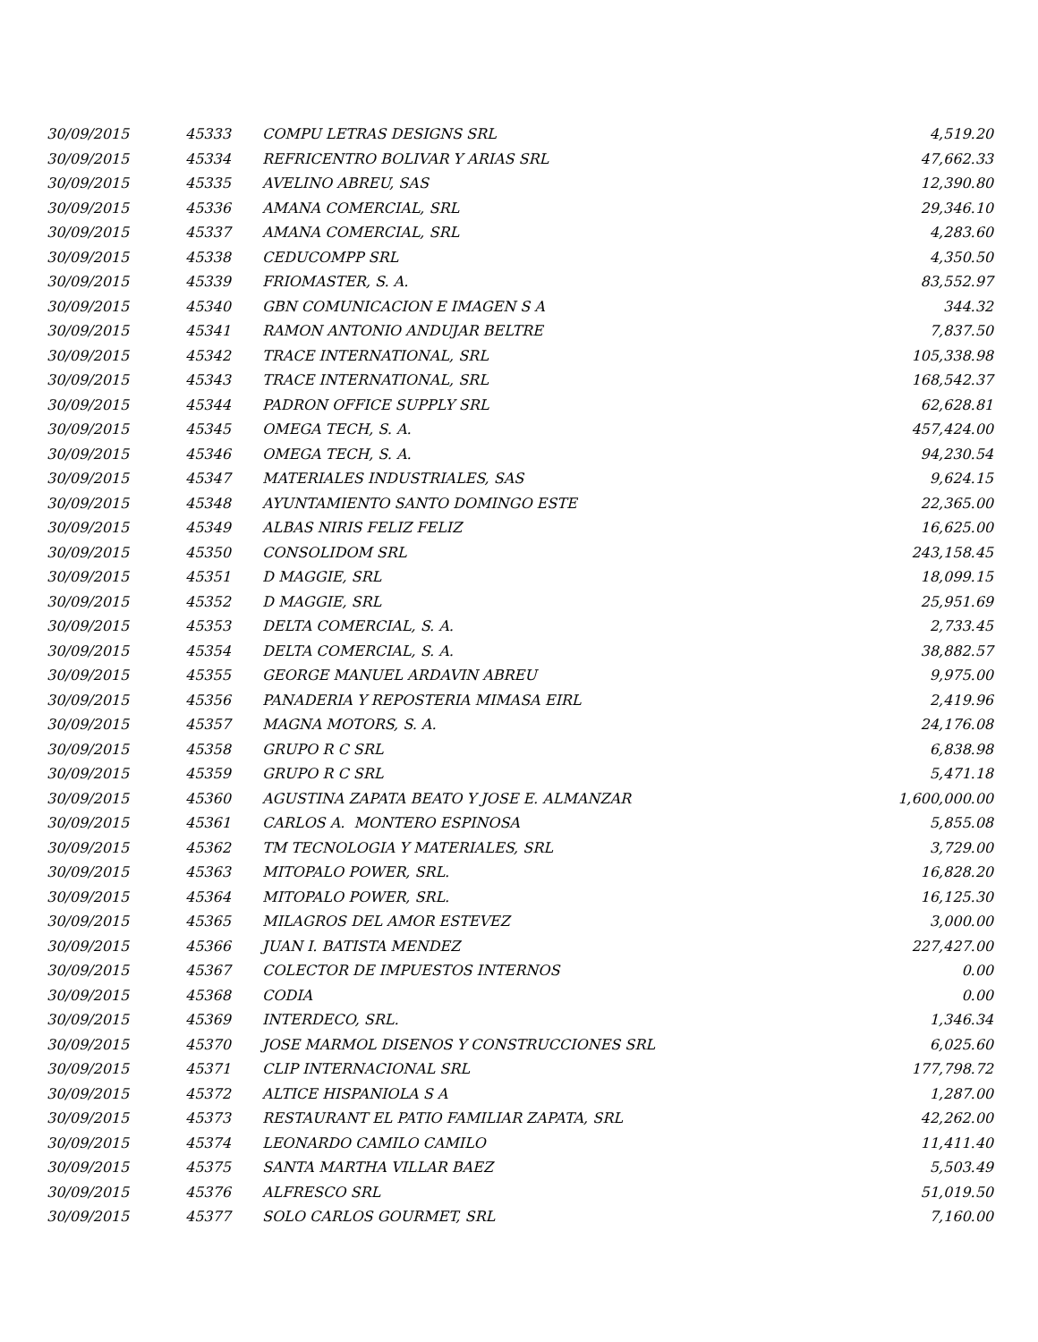| 30/09/2015 | 45333 | COMPU LETRAS DESIGNS SRL | 4,519.20 |
| 30/09/2015 | 45334 | REFRICENTRO BOLIVAR Y ARIAS SRL | 47,662.33 |
| 30/09/2015 | 45335 | AVELINO ABREU, SAS | 12,390.80 |
| 30/09/2015 | 45336 | AMANA COMERCIAL, SRL | 29,346.10 |
| 30/09/2015 | 45337 | AMANA COMERCIAL, SRL | 4,283.60 |
| 30/09/2015 | 45338 | CEDUCOMPP SRL | 4,350.50 |
| 30/09/2015 | 45339 | FRIOMASTER, S. A. | 83,552.97 |
| 30/09/2015 | 45340 | GBN COMUNICACION E IMAGEN S A | 344.32 |
| 30/09/2015 | 45341 | RAMON ANTONIO ANDUJAR BELTRE | 7,837.50 |
| 30/09/2015 | 45342 | TRACE INTERNATIONAL, SRL | 105,338.98 |
| 30/09/2015 | 45343 | TRACE INTERNATIONAL, SRL | 168,542.37 |
| 30/09/2015 | 45344 | PADRON OFFICE SUPPLY SRL | 62,628.81 |
| 30/09/2015 | 45345 | OMEGA TECH, S. A. | 457,424.00 |
| 30/09/2015 | 45346 | OMEGA TECH, S. A. | 94,230.54 |
| 30/09/2015 | 45347 | MATERIALES INDUSTRIALES, SAS | 9,624.15 |
| 30/09/2015 | 45348 | AYUNTAMIENTO SANTO DOMINGO ESTE | 22,365.00 |
| 30/09/2015 | 45349 | ALBAS NIRIS FELIZ FELIZ | 16,625.00 |
| 30/09/2015 | 45350 | CONSOLIDOM SRL | 243,158.45 |
| 30/09/2015 | 45351 | D MAGGIE, SRL | 18,099.15 |
| 30/09/2015 | 45352 | D MAGGIE, SRL | 25,951.69 |
| 30/09/2015 | 45353 | DELTA COMERCIAL, S. A. | 2,733.45 |
| 30/09/2015 | 45354 | DELTA COMERCIAL, S. A. | 38,882.57 |
| 30/09/2015 | 45355 | GEORGE MANUEL ARDAVIN ABREU | 9,975.00 |
| 30/09/2015 | 45356 | PANADERIA Y REPOSTERIA MIMASA EIRL | 2,419.96 |
| 30/09/2015 | 45357 | MAGNA MOTORS, S. A. | 24,176.08 |
| 30/09/2015 | 45358 | GRUPO R C SRL | 6,838.98 |
| 30/09/2015 | 45359 | GRUPO R C SRL | 5,471.18 |
| 30/09/2015 | 45360 | AGUSTINA ZAPATA BEATO Y JOSE E. ALMANZAR | 1,600,000.00 |
| 30/09/2015 | 45361 | CARLOS A. MONTERO ESPINOSA | 5,855.08 |
| 30/09/2015 | 45362 | TM TECNOLOGIA Y MATERIALES, SRL | 3,729.00 |
| 30/09/2015 | 45363 | MITOPALO POWER, SRL. | 16,828.20 |
| 30/09/2015 | 45364 | MITOPALO POWER, SRL. | 16,125.30 |
| 30/09/2015 | 45365 | MILAGROS DEL AMOR ESTEVEZ | 3,000.00 |
| 30/09/2015 | 45366 | JUAN I. BATISTA MENDEZ | 227,427.00 |
| 30/09/2015 | 45367 | COLECTOR DE IMPUESTOS INTERNOS | 0.00 |
| 30/09/2015 | 45368 | CODIA | 0.00 |
| 30/09/2015 | 45369 | INTERDECO, SRL. | 1,346.34 |
| 30/09/2015 | 45370 | JOSE MARMOL DISENOS Y CONSTRUCCIONES SRL | 6,025.60 |
| 30/09/2015 | 45371 | CLIP INTERNACIONAL SRL | 177,798.72 |
| 30/09/2015 | 45372 | ALTICE HISPANIOLA S A | 1,287.00 |
| 30/09/2015 | 45373 | RESTAURANT EL PATIO FAMILIAR ZAPATA, SRL | 42,262.00 |
| 30/09/2015 | 45374 | LEONARDO CAMILO CAMILO | 11,411.40 |
| 30/09/2015 | 45375 | SANTA MARTHA VILLAR BAEZ | 5,503.49 |
| 30/09/2015 | 45376 | ALFRESCO SRL | 51,019.50 |
| 30/09/2015 | 45377 | SOLO CARLOS GOURMET, SRL | 7,160.00 |